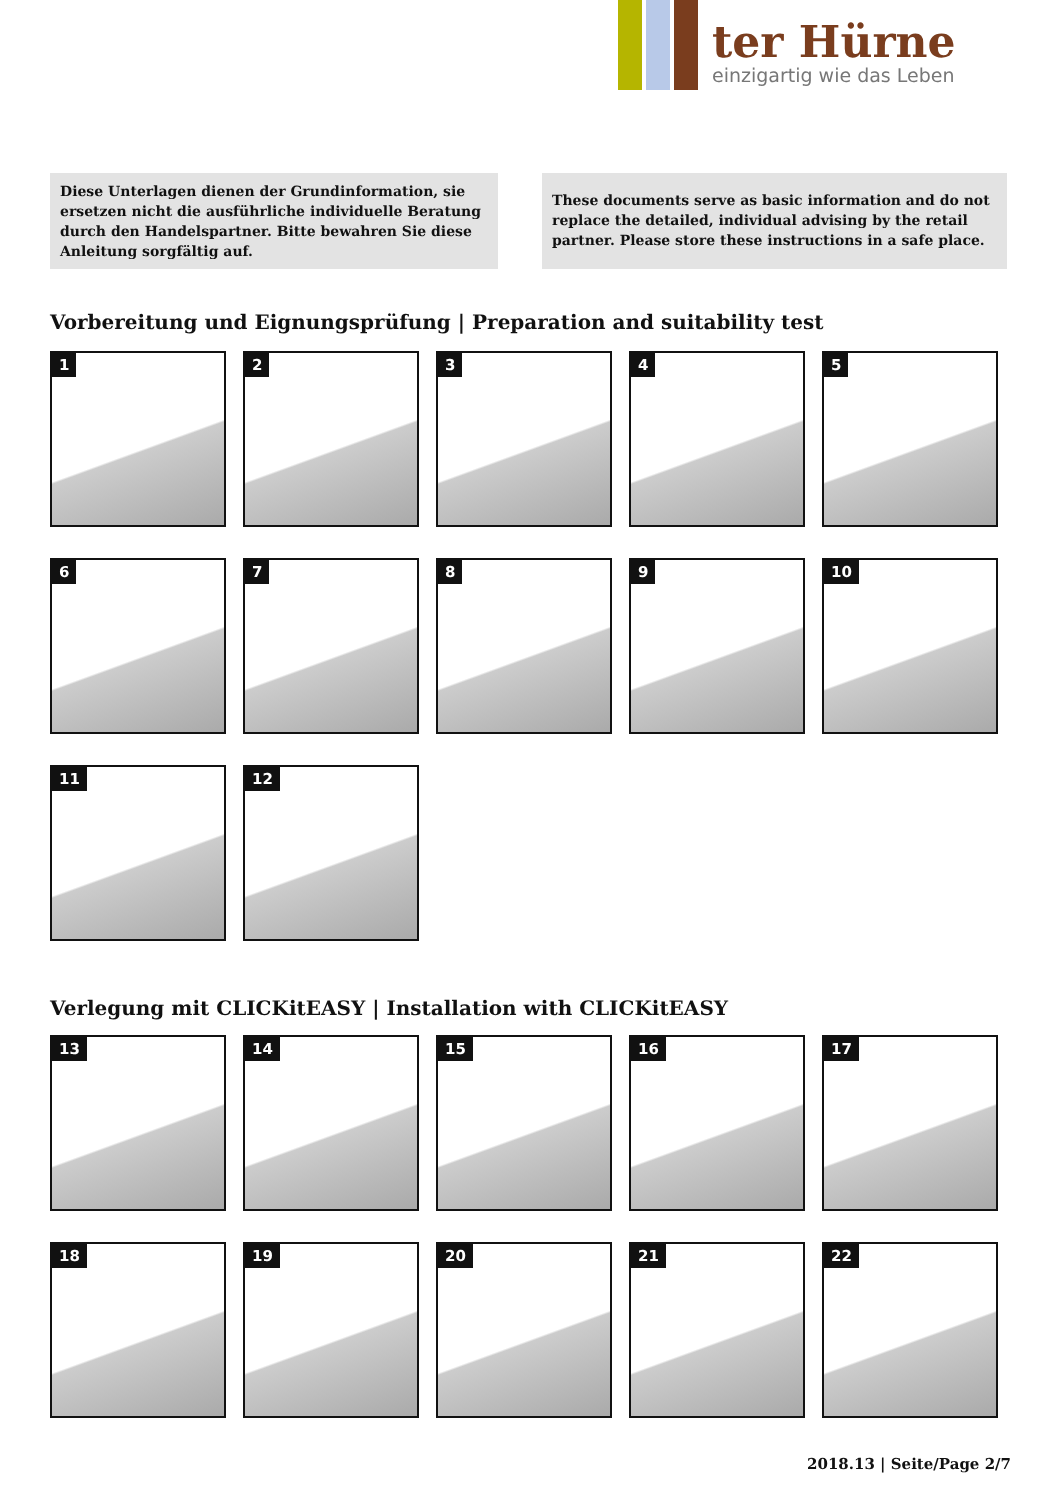ter Hürne
einzigartig wie das Leben
Diese Unterlagen dienen der Grundinformation, sie ersetzen nicht die ausführliche individuelle Beratung durch den Handelspartner. Bitte bewahren Sie diese Anleitung sorgfältig auf.
These documents serve as basic information and do not replace the detailed, individual advising by the retail partner. Please store these instructions in a safe place.
Vorbereitung und Eignungsprüfung | Preparation and suitability test
1
2
3
4
5
6
7
8
9
10
11
12
Verlegung mit CLICKitEASY | Installation with CLICKitEASY
13
14
15
16
17
18
19
20
21
22
2018.13 | Seite/Page 2/7